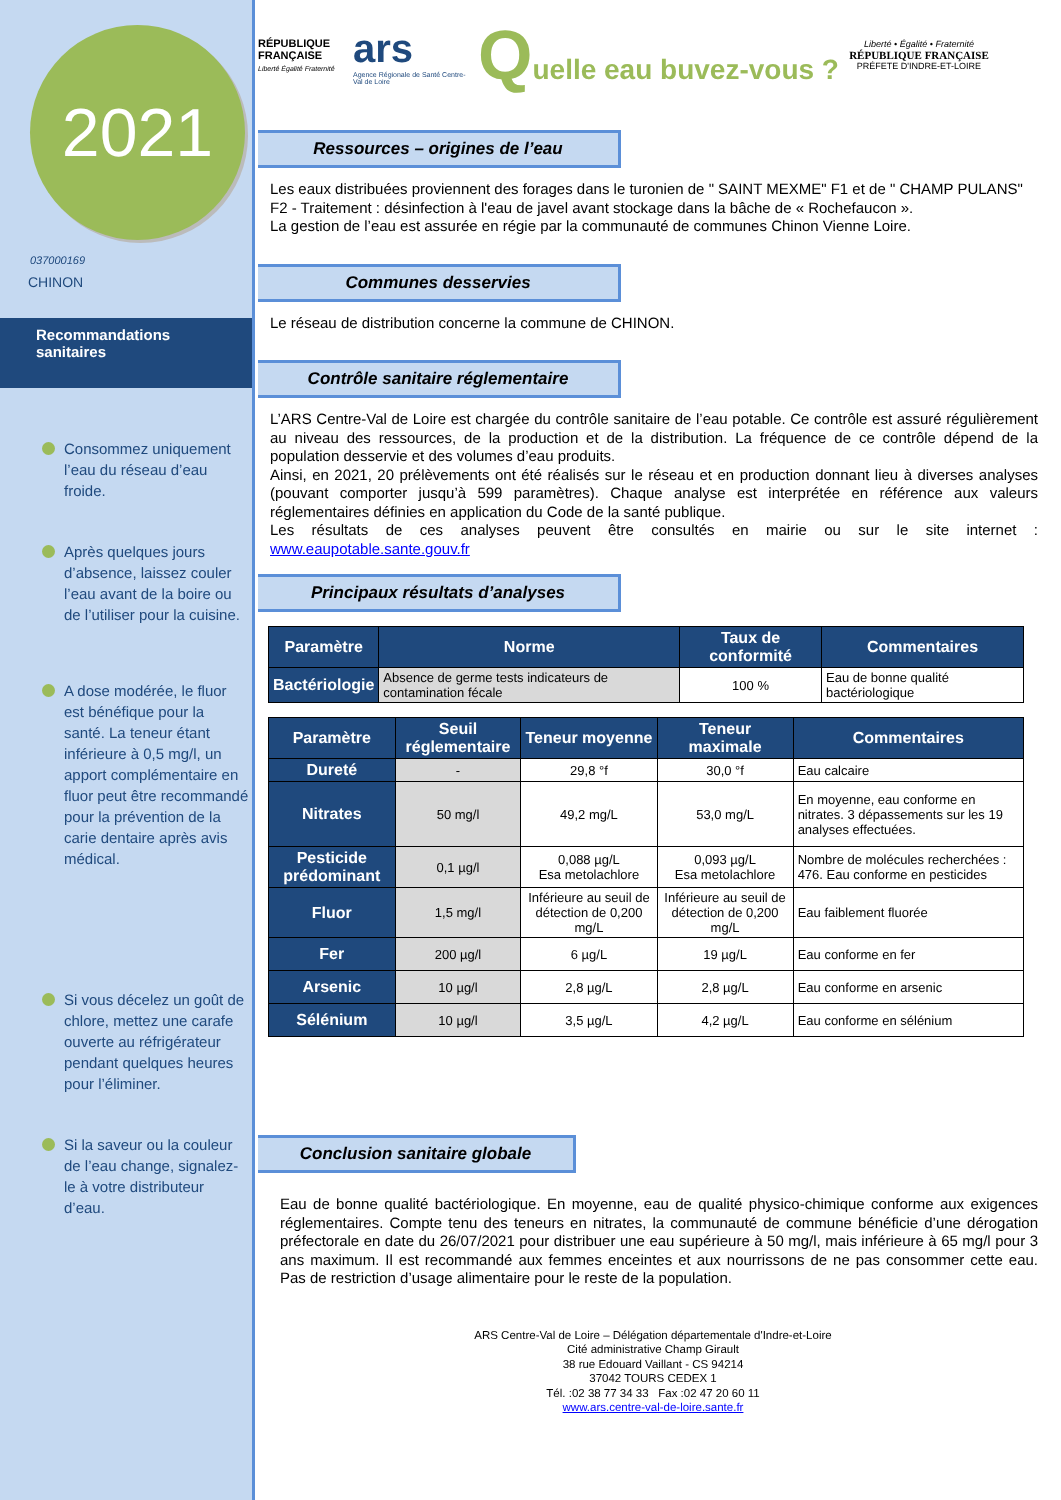2021
037000169
CHINON
Recommandations sanitaires
Consommez uniquement l’eau du réseau d’eau froide.
Après quelques jours d’absence, laissez couler l’eau avant de la boire ou de l’utiliser pour la cuisine.
A dose modérée, le fluor est bénéfique pour la santé. La teneur étant inférieure à 0,5 mg/l, un apport complémentaire en fluor peut être recommandé pour la prévention de la carie dentaire après avis médical.
Si vous décelez un goût de chlore, mettez une carafe ouverte au réfrigérateur pendant quelques heures pour l’éliminer.
Si la saveur ou la couleur de l’eau change, signalez-le à votre distributeur d’eau.
RÉPUBLIQUE FRANÇAISE
Liberté Égalité Fraternité
ars
Agence Régionale de Santé Centre-Val de Loire
Quelle eau buvez-vous ?
Liberté • Égalité • Fraternité
RÉPUBLIQUE FRANÇAISE
PRÉFETE D'INDRE-ET-LOIRE
Ressources – origines de l’eau
Les eaux distribuées proviennent des forages dans le turonien de " SAINT MEXME" F1 et de " CHAMP PULANS" F2 - Traitement : désinfection à l'eau de javel avant stockage dans la bâche de « Rochefaucon ».
La gestion de l’eau est assurée en régie par la communauté de communes Chinon Vienne Loire.
Communes desservies
Le réseau de distribution concerne la commune de CHINON.
Contrôle sanitaire réglementaire
L’ARS Centre-Val de Loire est chargée du contrôle sanitaire de l’eau potable. Ce contrôle est assuré régulièrement au niveau des ressources, de la production et de la distribution. La fréquence de ce contrôle dépend de la population desservie et des volumes d’eau produits.
Ainsi, en 2021, 20 prélèvements ont été réalisés sur le réseau et en production donnant lieu à diverses analyses (pouvant comporter jusqu’à 599 paramètres). Chaque analyse est interprétée en référence aux valeurs réglementaires définies en application du Code de la santé publique.
Les résultats de ces analyses peuvent être consultés en mairie ou sur le site internet : www.eaupotable.sante.gouv.fr
Principaux résultats d’analyses
| Paramètre | Norme | Taux de conformité | Commentaires |
| --- | --- | --- | --- |
| Bactériologie | Absence de germe tests indicateurs de contamination fécale | 100 % | Eau de bonne qualité bactériologique |
| Paramètre | Seuil réglementaire | Teneur moyenne | Teneur maximale | Commentaires |
| --- | --- | --- | --- | --- |
| Dureté | - | 29,8 °f | 30,0 °f | Eau calcaire |
| Nitrates | 50 mg/l | 49,2 mg/L | 53,0 mg/L | En moyenne, eau conforme en nitrates. 3 dépassements sur les 19 analyses effectuées. |
| Pesticide prédominant | 0,1 µg/l | 0,088 µg/L Esa metolachlore | 0,093 µg/L Esa metolachlore | Nombre de molécules recherchées : 476. Eau conforme en pesticides |
| Fluor | 1,5 mg/l | Inférieure au seuil de détection de 0,200 mg/L | Inférieure au seuil de détection de 0,200 mg/L | Eau faiblement fluorée |
| Fer | 200 µg/l | 6 µg/L | 19 µg/L | Eau conforme en fer |
| Arsenic | 10 µg/l | 2,8 µg/L | 2,8 µg/L | Eau conforme en arsenic |
| Sélénium | 10 µg/l | 3,5 µg/L | 4,2 µg/L | Eau conforme en sélénium |
Conclusion sanitaire globale
Eau de bonne qualité bactériologique. En moyenne, eau de qualité physico-chimique conforme aux exigences réglementaires. Compte tenu des teneurs en nitrates, la communauté de commune bénéficie d’une dérogation préfectorale en date du 26/07/2021 pour distribuer une eau supérieure à 50 mg/l, mais inférieure à 65 mg/l pour 3 ans maximum. Il est recommandé aux femmes enceintes et aux nourrissons de ne pas consommer cette eau. Pas de restriction d’usage alimentaire pour le reste de la population.
ARS Centre-Val de Loire – Délégation départementale d'Indre-et-Loire
Cité administrative Champ Girault
38 rue Edouard Vaillant - CS 94214
37042 TOURS CEDEX 1
Tél. :02 38 77 34 33 Fax :02 47 20 60 11
www.ars.centre-val-de-loire.sante.fr